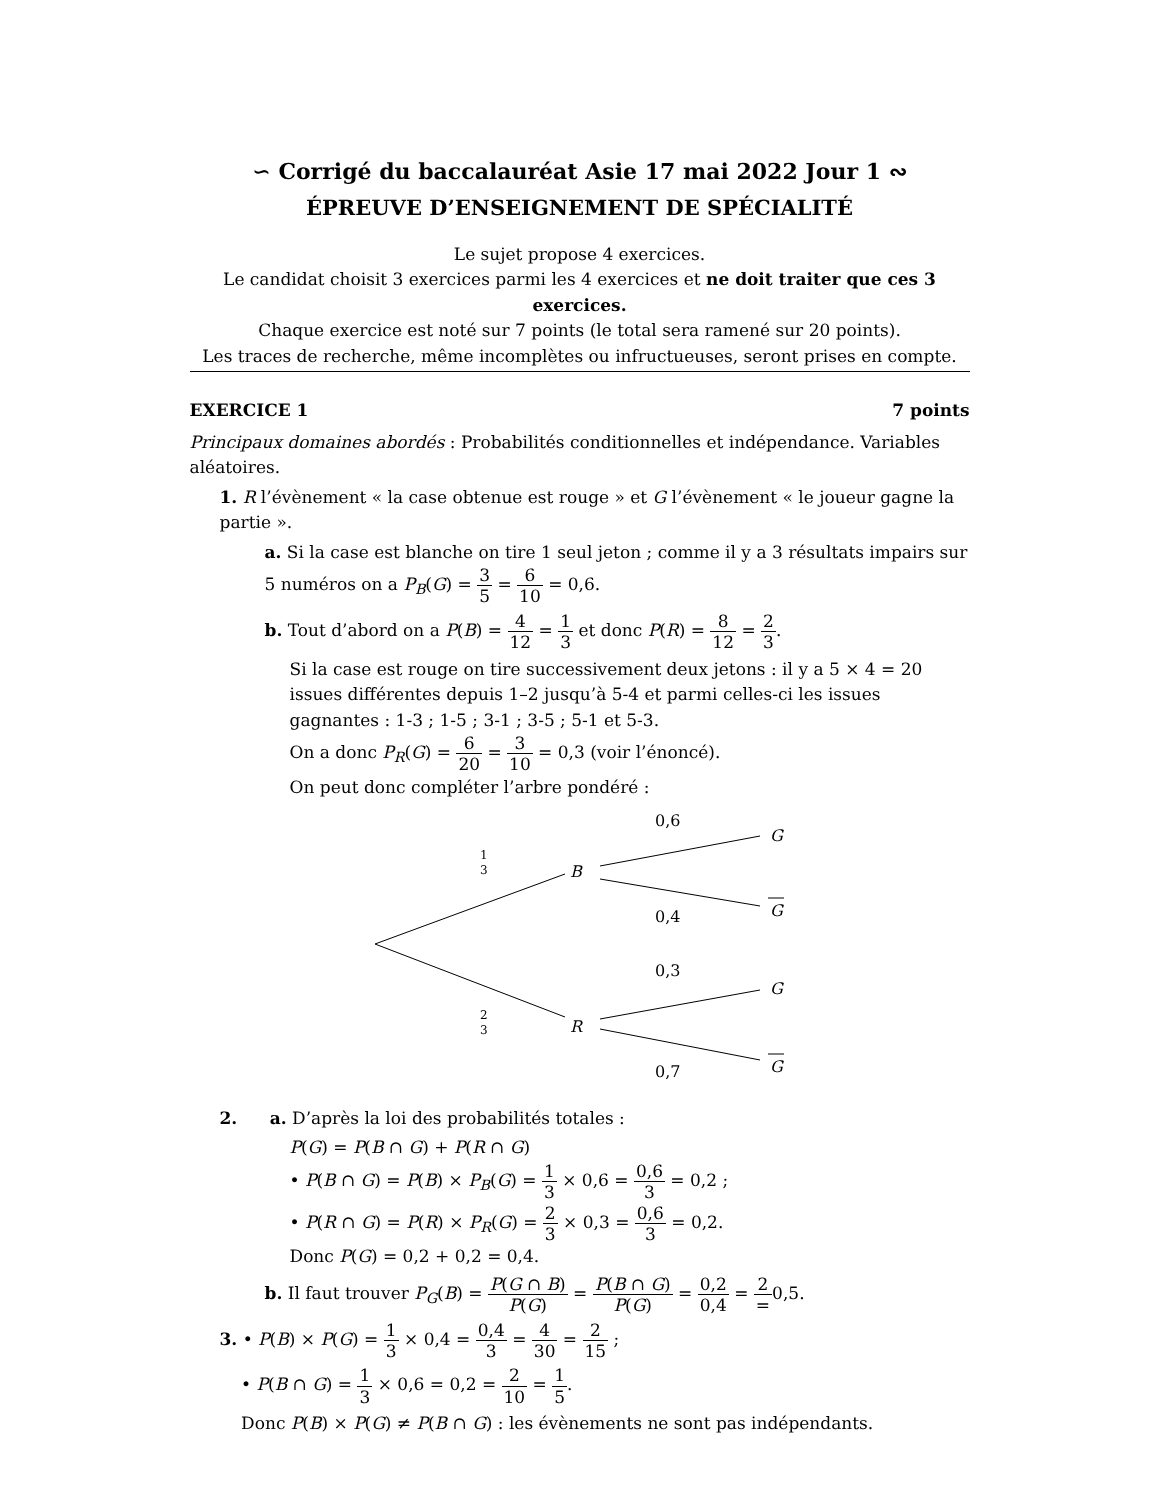∽ Corrigé du baccalauréat Asie 17 mai 2022 Jour 1 ∾
ÉPREUVE D’ENSEIGNEMENT DE SPÉCIALITÉ
Le sujet propose 4 exercices.
Le candidat choisit 3 exercices parmi les 4 exercices et ne doit traiter que ces 3 exercices.
Chaque exercice est noté sur 7 points (le total sera ramené sur 20 points).
Les traces de recherche, même incomplètes ou infructueuses, seront prises en compte.
EXERCICE 1 7 points
Principaux domaines abordés : Probabilités conditionnelles et indépendance. Variables aléatoires.
1. R l’évènement « la case obtenue est rouge » et G l’évènement « le joueur gagne la partie ».
a. Si la case est blanche on tire 1 seul jeton ; comme il y a 3 résultats impairs sur 5 numéros on a P<sub>B</sub>(G) = 3 5 = 6 10 = 0,6.
b. Tout d’abord on a P(B) = 4 12 = 1 3 et donc P(R) = 8 12 = 2 3.
Si la case est rouge on tire successivement deux jetons : il y a 5 × 4 = 20 issues différentes depuis 1–2 jusqu’à 5-4 et parmi celles-ci les issues gagnantes : 1-3 ; 1-5 ; 3-1 ; 3-5 ; 5-1 et 5-3.
On a donc P<sub>R</sub>(G) = 6 20 = 3 10 = 0,3 (voir l’énoncé).
On peut donc compléter l’arbre pondéré :
1
3
2
3
B
R
0,6
0,4
0,3
0,7
G
G
G
G
2. a. D’après la loi des probabilités totales :
P(G) = P(B ∩ G) + P(R ∩ G)
• P(B ∩ G) = P(B) × P<sub>B</sub>(G) = 1 3 × 0,6 = 0,6 3 = 0,2 ;
• P(R ∩ G) = P(R) × P<sub>R</sub>(G) = 2 3 × 0,3 = 0,6 3 = 0,2.
Donc P(G) = 0,2 + 0,2 = 0,4.
b. Il faut trouver P<sub>G</sub>(B) = P(G ∩ B) P(G) = P(B ∩ G) P(G) = 0,2 0,4 = 2 =0,5.
3. • P(B) × P(G) = 1 3 × 0,4 = 0,4 3 = 4 30 = 2 15 ;
• P(B ∩ G) = 1 3 × 0,6 = 0,2 = 2 10 = 1 5.
Donc P(B) × P(G) ≠ P(B ∩ G) : les évènements ne sont pas indépendants.